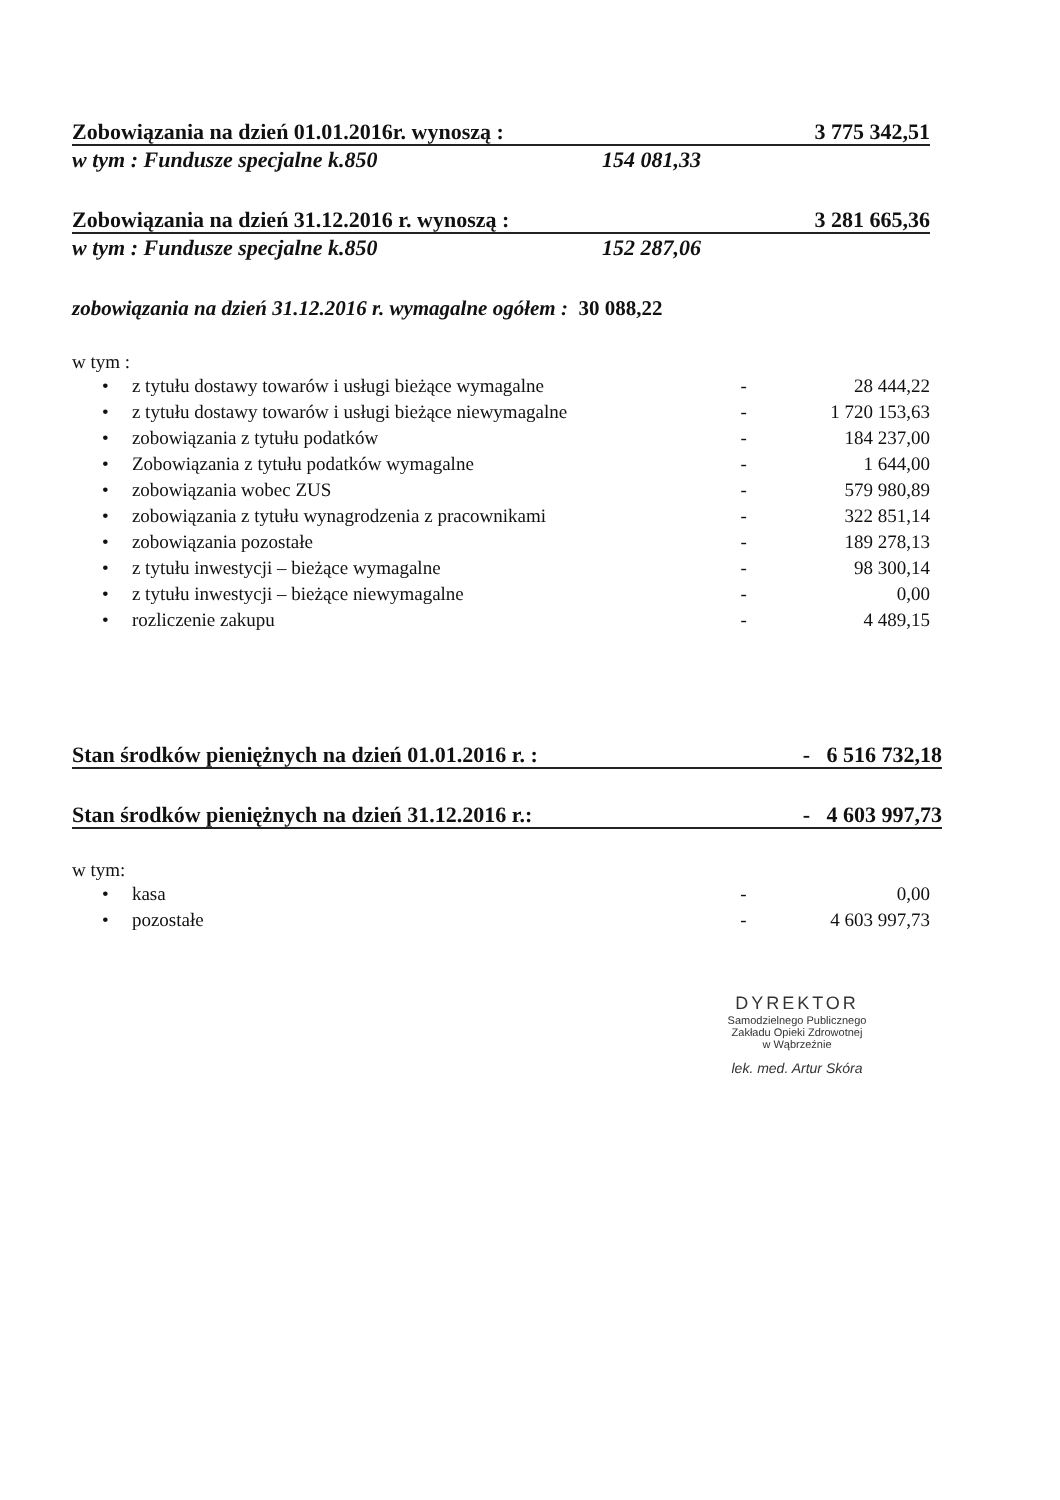Zobowiązania na dzień 01.01.2016r. wynoszą : 3 775 342,51
w tym : Fundusze specjalne k.850 154 081,33
Zobowiązania na dzień 31.12.2016 r. wynoszą : 3 281 665,36
w tym : Fundusze specjalne k.850 152 287,06
zobowiązania na dzień 31.12.2016 r. wymagalne ogółem : 30 088,22
w tym :
| • | z tytułu dostawy towarów i usługi bieżące wymagalne | - | 28 444,22 |
| • | z tytułu dostawy towarów i usługi bieżące niewymagalne | - | 1 720 153,63 |
| • | zobowiązania z tytułu podatków | - | 184 237,00 |
| • | Zobowiązania z tytułu podatków wymagalne | - | 1 644,00 |
| • | zobowiązania wobec ZUS | - | 579 980,89 |
| • | zobowiązania z tytułu wynagrodzenia z pracownikami | - | 322 851,14 |
| • | zobowiązania pozostałe | - | 189 278,13 |
| • | z tytułu inwestycji – bieżące wymagalne | - | 98 300,14 |
| • | z tytułu inwestycji – bieżące niewymagalne | - | 0,00 |
| • | rozliczenie zakupu | - | 4 489,15 |
Stan środków pieniężnych na dzień 01.01.2016 r. : - 6 516 732,18
Stan środków pieniężnych na dzień 31.12.2016 r.: - 4 603 997,73
w tym:
| • | kasa | - | 0,00 |
| • | pozostałe | - | 4 603 997,73 |
DYREKTOR
Samodzielnego Publicznego
Zakładu Opieki Zdrowotnej
w Wąbrzeźnie
lek. med. Artur Skóra